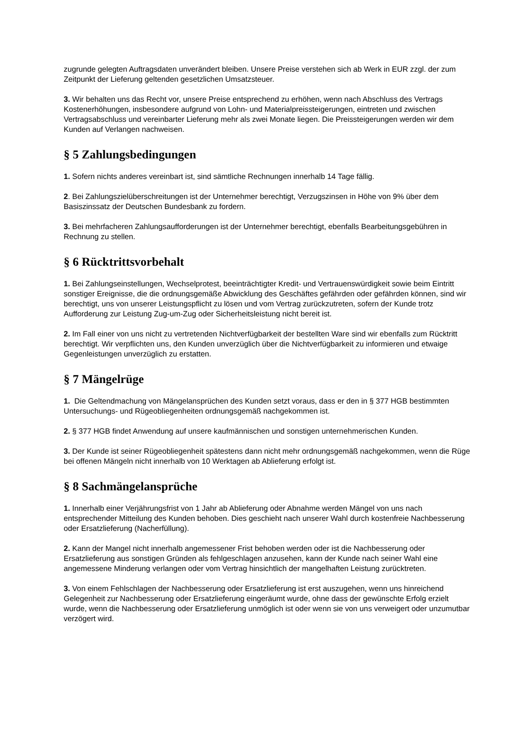zugrunde gelegten Auftragsdaten unverändert bleiben. Unsere Preise verstehen sich ab Werk in EUR zzgl. der zum Zeitpunkt der Lieferung geltenden gesetzlichen Umsatzsteuer.
3. Wir behalten uns das Recht vor, unsere Preise entsprechend zu erhöhen, wenn nach Abschluss des Vertrags Kostenerhöhungen, insbesondere aufgrund von Lohn- und Materialpreissteigerungen, eintreten und zwischen Vertragsabschluss und vereinbarter Lieferung mehr als zwei Monate liegen. Die Preissteigerungen werden wir dem Kunden auf Verlangen nachweisen.
§ 5 Zahlungsbedingungen
1. Sofern nichts anderes vereinbart ist, sind sämtliche Rechnungen innerhalb 14 Tage fällig.
2. Bei Zahlungszielüberschreitungen ist der Unternehmer berechtigt, Verzugszinsen in Höhe von 9% über dem Basiszinssatz der Deutschen Bundesbank zu fordern.
3. Bei mehrfacheren Zahlungsaufforderungen ist der Unternehmer berechtigt, ebenfalls Bearbeitungsgebühren in Rechnung zu stellen.
§ 6 Rücktrittsvorbehalt
1. Bei Zahlungseinstellungen, Wechselprotest, beeinträchtigter Kredit- und Vertrauenswürdigkeit sowie beim Eintritt sonstiger Ereignisse, die die ordnungsgemäße Abwicklung des Geschäftes gefährden oder gefährden können, sind wir berechtigt, uns von unserer Leistungspflicht zu lösen und vom Vertrag zurückzutreten, sofern der Kunde trotz Aufforderung zur Leistung Zug-um-Zug oder Sicherheitsleistung nicht bereit ist.
2. Im Fall einer von uns nicht zu vertretenden Nichtverfügbarkeit der bestellten Ware sind wir ebenfalls zum Rücktritt berechtigt. Wir verpflichten uns, den Kunden unverzüglich über die Nichtverfügbarkeit zu informieren und etwaige Gegenleistungen unverzüglich zu erstatten.
§ 7 Mängelrüge
1. Die Geltendmachung von Mängelansprüchen des Kunden setzt voraus, dass er den in § 377 HGB bestimmten Untersuchungs- und Rügeobliegenheiten ordnungsgemäß nachgekommen ist.
2. § 377 HGB findet Anwendung auf unsere kaufmännischen und sonstigen unternehmerischen Kunden.
3. Der Kunde ist seiner Rügeobliegenheit spätestens dann nicht mehr ordnungsgemäß nachgekommen, wenn die Rüge bei offenen Mängeln nicht innerhalb von 10 Werktagen ab Ablieferung erfolgt ist.
§ 8 Sachmängelansprüche
1. Innerhalb einer Verjährungsfrist von 1 Jahr ab Ablieferung oder Abnahme werden Mängel von uns nach entsprechender Mitteilung des Kunden behoben. Dies geschieht nach unserer Wahl durch kostenfreie Nachbesserung oder Ersatzlieferung (Nacherfüllung).
2. Kann der Mangel nicht innerhalb angemessener Frist behoben werden oder ist die Nachbesserung oder Ersatzlieferung aus sonstigen Gründen als fehlgeschlagen anzusehen, kann der Kunde nach seiner Wahl eine angemessene Minderung verlangen oder vom Vertrag hinsichtlich der mangelhaften Leistung zurücktreten.
3. Von einem Fehlschlagen der Nachbesserung oder Ersatzlieferung ist erst auszugehen, wenn uns hinreichend Gelegenheit zur Nachbesserung oder Ersatzlieferung eingeräumt wurde, ohne dass der gewünschte Erfolg erzielt wurde, wenn die Nachbesserung oder Ersatzlieferung unmöglich ist oder wenn sie von uns verweigert oder unzumutbar verzögert wird.